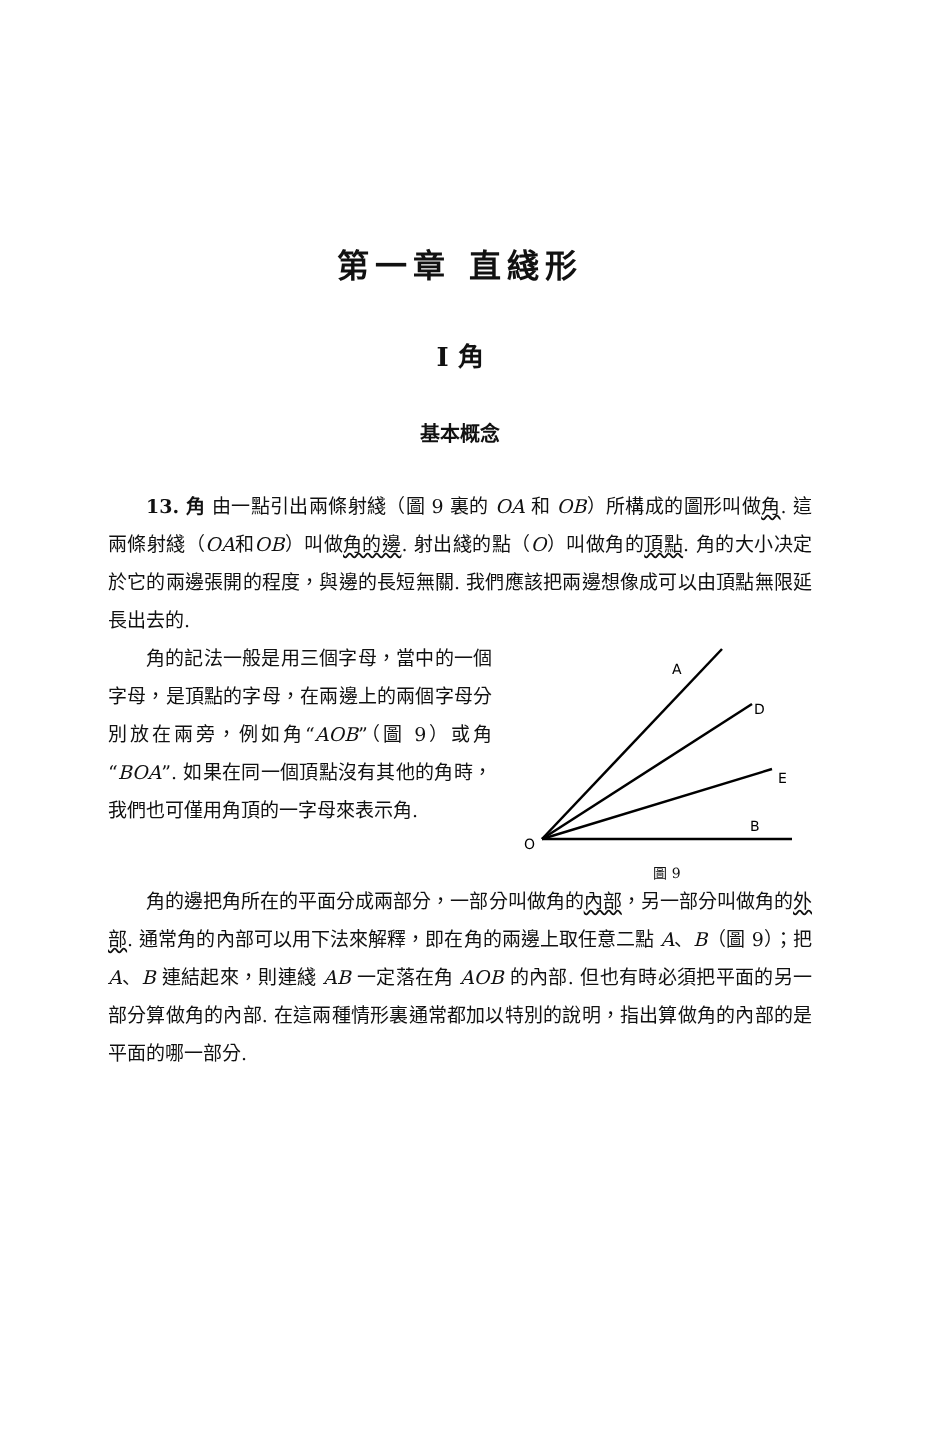第一章 直綫形
I 角
基本概念
13. 角 由一點引出兩條射綫（圖 9 裏的 OA 和 OB）所構成的圖形叫做角. 這兩條射綫（OA和OB）叫做角的邊. 射出綫的點（O）叫做角的頂點. 角的大小决定於它的兩邊張開的程度，與邊的長短無關. 我們應該把兩邊想像成可以由頂點無限延長出去的.
角的記法一般是用三個字母，當中的一個字母，是頂點的字母，在兩邊上的兩個字母分別放在兩旁，例如角“AOB”（圖 9）或角“BOA”. 如果在同一個頂點沒有其他的角時，我們也可僅用角頂的一字母來表示角.
A
D
E
B
O
圖 9
角的邊把角所在的平面分成兩部分，一部分叫做角的內部，另一部分叫做角的外部. 通常角的內部可以用下法來解釋，即在角的兩邊上取任意二點 A、B（圖 9）；把 A、B 連結起來，則連綫 AB 一定落在角 AOB 的內部. 但也有時必須把平面的另一部分算做角的內部. 在這兩種情形裏通常都加以特別的說明，指出算做角的內部的是平面的哪一部分.